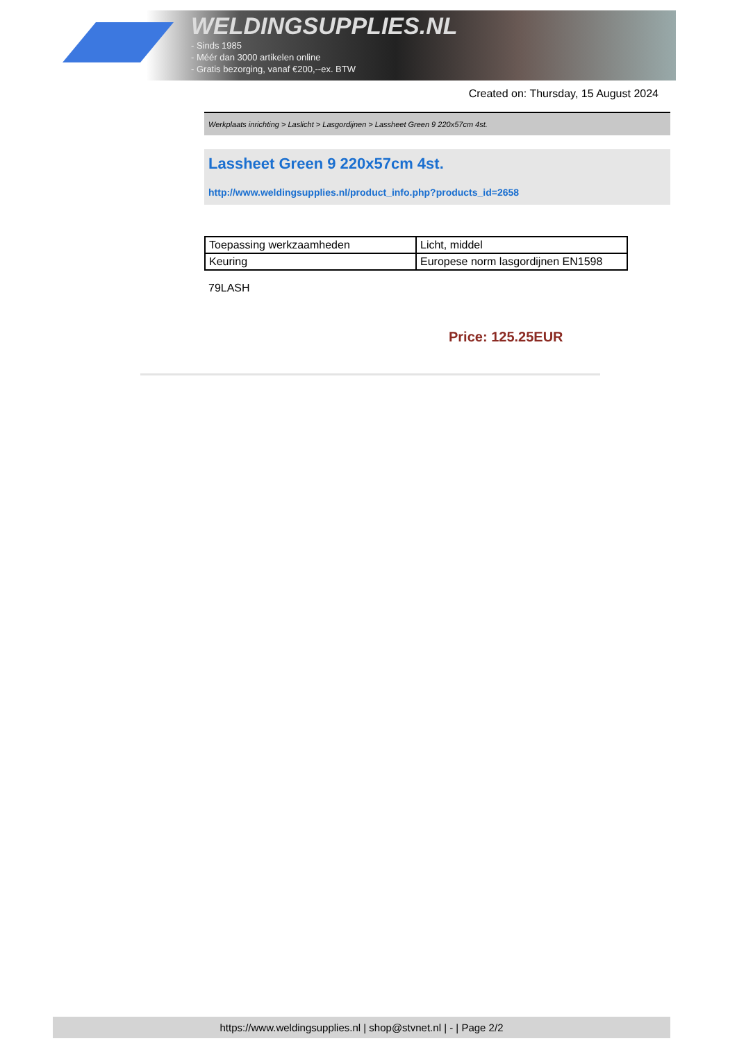WELDINGSUPPLIES.NL
- Sinds 1985
- Méér dan 3000 artikelen online
- Gratis bezorging, vanaf €200,--ex. BTW
Created on: Thursday, 15 August 2024
Werkplaats inrichting > Laslicht > Lasgordijnen > Lassheet Green 9 220x57cm 4st.
Lassheet Green 9 220x57cm 4st.
http://www.weldingsupplies.nl/product_info.php?products_id=2658
| Toepassing werkzaamheden | Licht, middel |
| Keuring | Europese norm lasgordijnen EN1598 |
79LASH
Price: 125.25EUR
https://www.weldingsupplies.nl | shop@stvnet.nl | - | Page 2/2